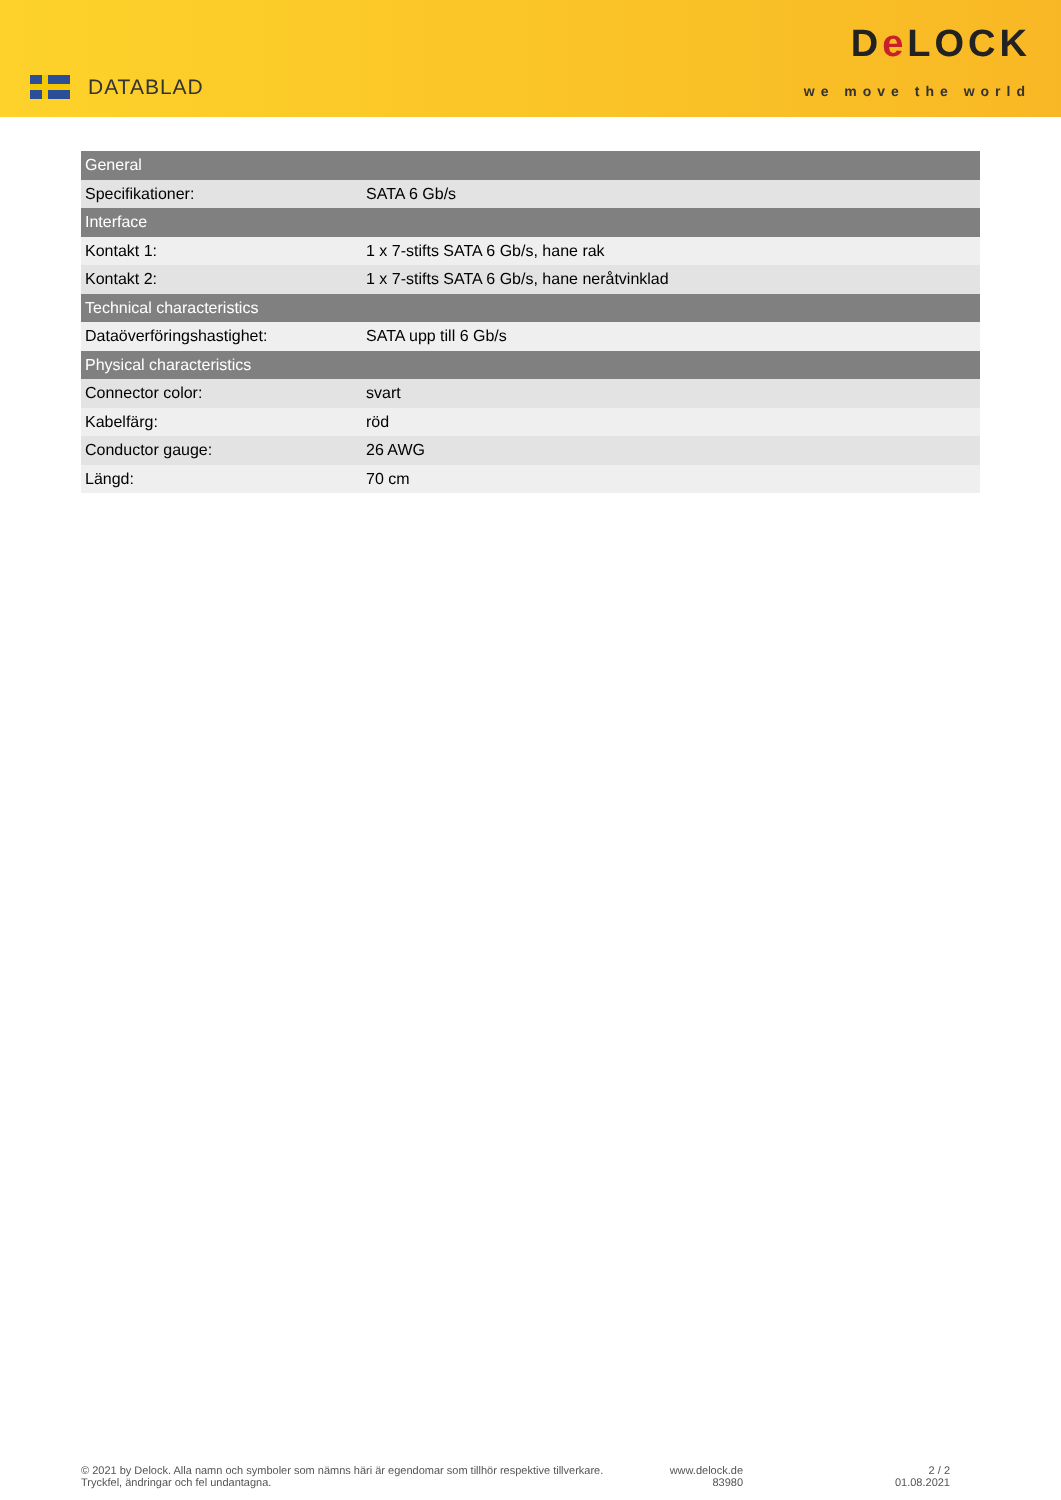DATABLAD
De LOCK
we move the world
| General | |
| --- | --- |
| Specifikationer: | SATA 6 Gb/s |
| Interface | |
| Kontakt 1: | 1 x 7-stifts SATA 6 Gb/s, hane rak |
| Kontakt 2: | 1 x 7-stifts SATA 6 Gb/s, hane neråtvinklad |
| Technical characteristics | |
| Dataöverföringshastighet: | SATA upp till 6 Gb/s |
| Physical characteristics | |
| Connector color: | svart |
| Kabelfärg: | röd |
| Conductor gauge: | 26 AWG |
| Längd: | 70 cm |
© 2021 by Delock. Alla namn och symboler som nämns häri är egendomar som tillhör respektive tillverkare.
Tryckfel, ändringar och fel undantagna.
www.delock.de
83980
2 / 2
01.08.2021